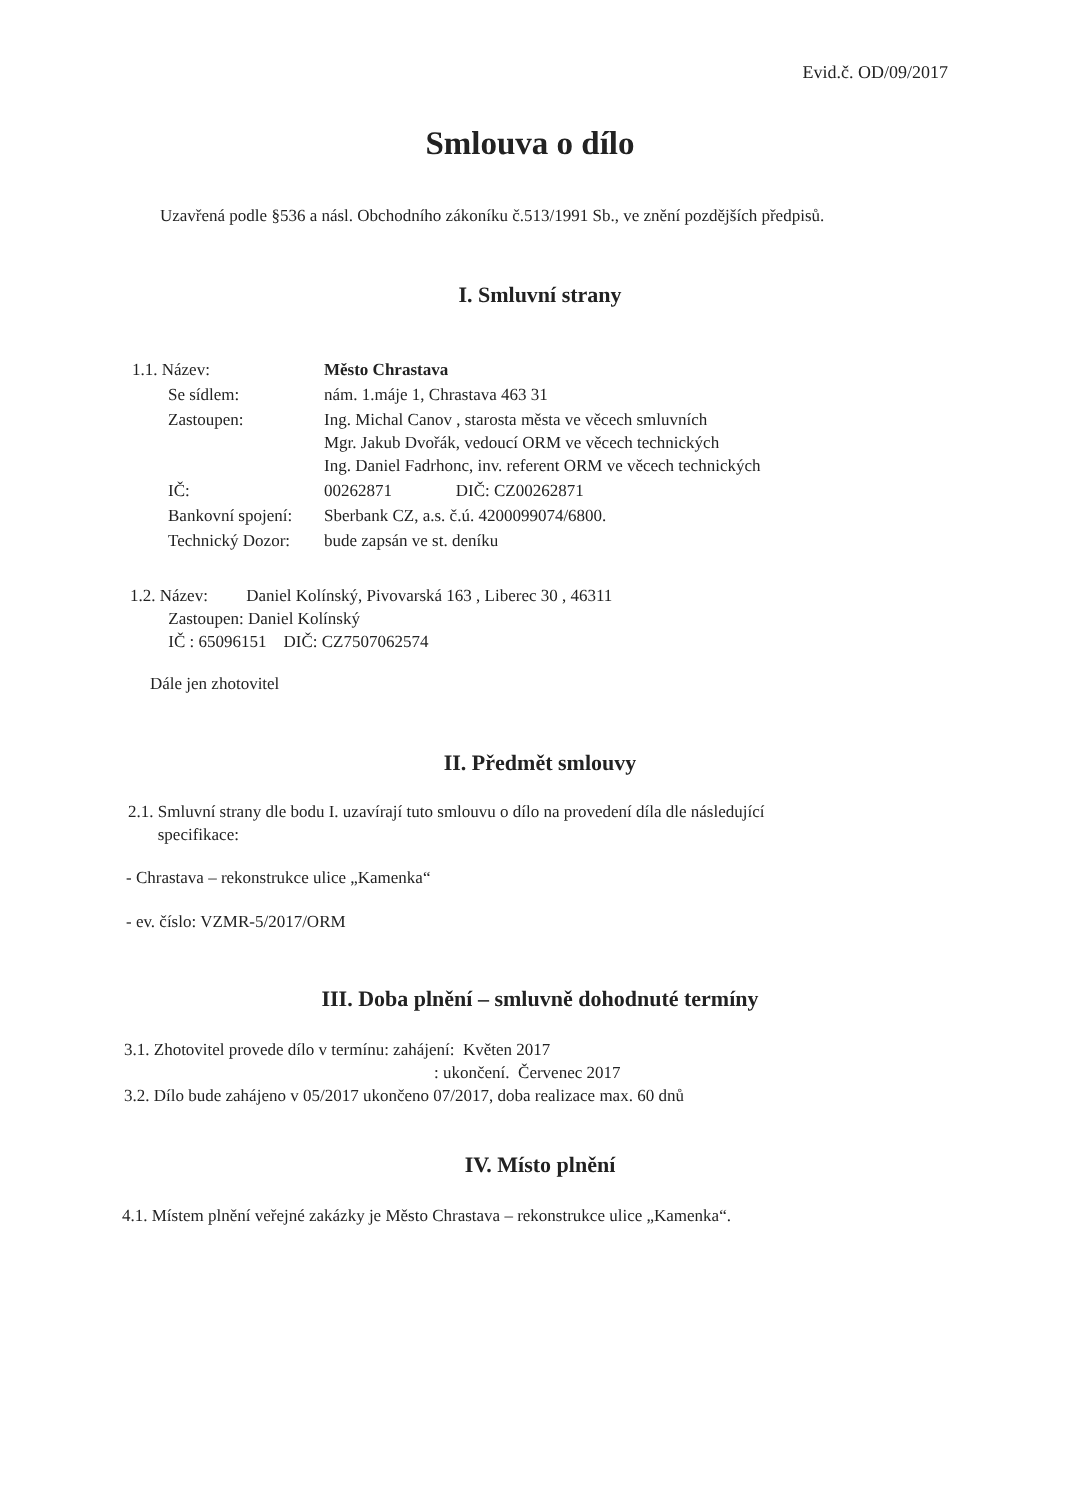Evid.č. OD/09/2017
Smlouva o dílo
Uzavřená podle §536 a násl. Obchodního zákoníku č.513/1991 Sb., ve znění pozdějších předpisů.
I. Smluvní strany
| 1.1. Název: | Město Chrastava |
| Se sídlem: | nám. 1.máje 1, Chrastava 463 31 |
| Zastoupen: | Ing. Michal Canov , starosta města ve věcech smluvních Mgr. Jakub Dvořák, vedoucí ORM ve věcech technických Ing. Daniel Fadrhonc, inv. referent ORM ve věcech technických |
| IČ: | 00262871 DIČ: CZ00262871 |
| Bankovní spojení: | Sberbank CZ, a.s. č.ú. 4200099074/6800. |
| Technický Dozor: | bude zapsán ve st. deníku |
1.2. Název: Daniel Kolínský, Pivovarská 163 , Liberec 30 , 46311
Zastoupen: Daniel Kolínský
IČ : 65096151 DIČ: CZ7507062574
Dále jen zhotovitel
II. Předmět smlouvy
2.1. Smluvní strany dle bodu I. uzavírají tuto smlouvu o dílo na provedení díla dle následující
specifikace:
- Chrastava – rekonstrukce ulice „Kamenka“
- ev. číslo: VZMR-5/2017/ORM
III. Doba plnění – smluvně dohodnuté termíny
3.1. Zhotovitel provede dílo v termínu: zahájení: Květen 2017
: ukončení. Červenec 2017
3.2. Dílo bude zahájeno v 05/2017 ukončeno 07/2017, doba realizace max. 60 dnů
IV. Místo plnění
4.1. Místem plnění veřejné zakázky je Město Chrastava – rekonstrukce ulice „Kamenka“.